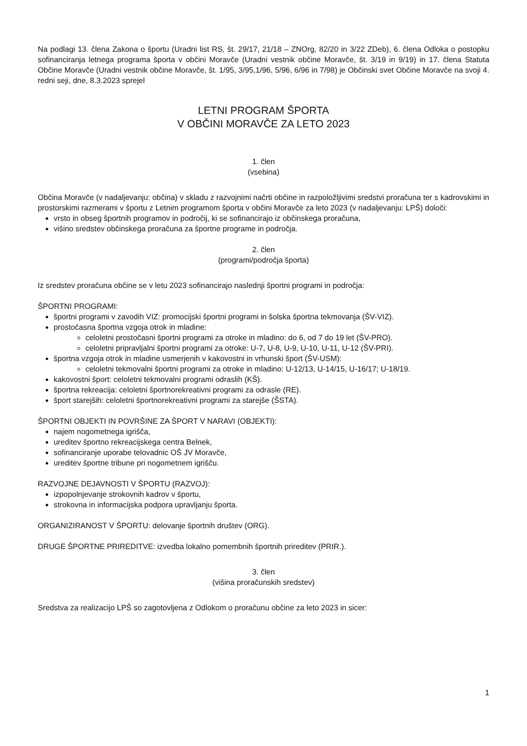Na podlagi 13. člena Zakona o športu (Uradni list RS, št. 29/17, 21/18 – ZNOrg, 82/20 in 3/22 ZDeb), 6. člena Odloka o postopku sofinanciranja letnega programa športa v občini Moravče (Uradni vestnik občine Moravče, št. 3/19 in 9/19) in 17. člena Statuta Občine Moravče (Uradni vestnik občine Moravče, št. 1/95, 3/95,1/96, 5/96, 6/96 in 7/98) je Občinski svet Občine Moravče na svoji 4. redni seji, dne, 8.3.2023 sprejel
LETNI PROGRAM ŠPORTA
V OBČINI MORAVČE ZA LETO 2023
1. člen
(vsebina)
Občina Moravče (v nadaljevanju: občina) v skladu z razvojnimi načrti občine in razpoložljivimi sredstvi proračuna ter s kadrovskimi in prostorskimi razmerami v športu z Letnim programom športa v občini Moravče za leto 2023 (v nadaljevanju: LPŠ) določi:
vrsto in obseg športnih programov in področij, ki se sofinancirajo iz občinskega proračuna,
višino sredstev občinskega proračuna za športne programe in področja.
2. člen
(programi/področja športa)
Iz sredstev proračuna občine se v letu 2023 sofinancirajo naslednji športni programi in področja:
ŠPORTNI PROGRAMI:
športni programi v zavodih VIZ: promocijski športni programi in šolska športna tekmovanja (ŠV-VIZ).
prostočasna športna vzgoja otrok in mladine:
celoletni prostočasni športni programi za otroke in mladino: do 6, od 7 do 19 let (ŠV-PRO).
celoletni pripravljalni športni programi za otroke: U-7, U-8, U-9, U-10, U-11, U-12 (ŠV-PRI).
športna vzgoja otrok in mladine usmerjenih v kakovostni in vrhunski šport (ŠV-USM):
celoletni tekmovalni športni programi za otroke in mladino: U-12/13, U-14/15, U-16/17; U-18/19.
kakovostni šport: celoletni tekmovalni programi odraslih (KŠ).
športna rekreacija: celoletni športnorekreativni programi za odrasle (RE).
šport starejših: celoletni športnorekreativni programi za starejše (ŠSTA).
ŠPORTNI OBJEKTI IN POVRŠINE ZA ŠPORT V NARAVI (OBJEKTI):
najem nogometnega igrišča,
ureditev športno rekreacijskega centra Belnek,
sofinanciranje uporabe telovadnic OŠ JV Moravče,
ureditev športne tribune pri nogometnem igrišču.
RAZVOJNE DEJAVNOSTI V ŠPORTU (RAZVOJ):
izpopolnjevanje strokovnih kadrov v športu,
strokovna in informacijska podpora upravljanju športa.
ORGANIZIRANOST V ŠPORTU: delovanje športnih društev (ORG).
DRUGE ŠPORTNE PRIREDITVE: izvedba lokalno pomembnih športnih prireditev (PRIR.).
3. člen
(višina proračunskih sredstev)
Sredstva za realizacijo LPŠ so zagotovljena z Odlokom o proračunu občine za leto 2023 in sicer:
1